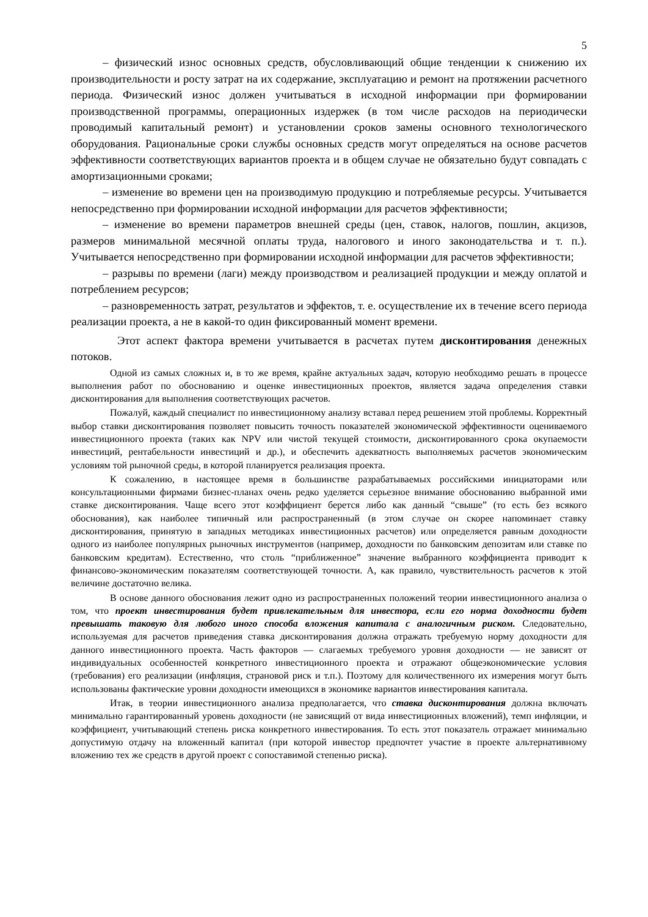5
– физический износ основных средств, обусловливающий общие тенденции к снижению их производительности и росту затрат на их содержание, эксплуатацию и ремонт на протяжении расчетного периода. Физический износ должен учитываться в исходной информации при формировании производственной программы, операционных издержек (в том числе расходов на периодически проводимый капитальный ремонт) и установлении сроков замены основного технологического оборудования. Рациональные сроки службы основных средств могут определяться на основе расчетов эффективности соответствующих вариантов проекта и в общем случае не обязательно будут совпадать с амортизационными сроками;
– изменение во времени цен на производимую продукцию и потребляемые ресурсы. Учитывается непосредственно при формировании исходной информации для расчетов эффективности;
– изменение во времени параметров внешней среды (цен, ставок, налогов, пошлин, акцизов, размеров минимальной месячной оплаты труда, налогового и иного законодательства и т. п.). Учитывается непосредственно при формировании исходной информации для расчетов эффективности;
– разрывы по времени (лаги) между производством и реализацией продукции и между оплатой и потреблением ресурсов;
– разновременность затрат, результатов и эффектов, т. е. осуществление их в течение всего периода реализации проекта, а не в какой-то один фиксированный момент времени.
Этот аспект фактора времени учитывается в расчетах путем дисконтирования денежных потоков.
Одной из самых сложных и, в то же время, крайне актуальных задач, которую необходимо решать в процессе выполнения работ по обоснованию и оценке инвестиционных проектов, является задача определения ставки дисконтирования для выполнения соответствующих расчетов.
Пожалуй, каждый специалист по инвестиционному анализу вставал перед решением этой проблемы. Корректный выбор ставки дисконтирования позволяет повысить точность показателей экономической эффективности оцениваемого инвестиционного проекта (таких как NPV или чистой текущей стоимости, дисконтированного срока окупаемости инвестиций, рентабельности инвестиций и др.), и обеспечить адекватность выполняемых расчетов экономическим условиям той рыночной среды, в которой планируется реализация проекта.
К сожалению, в настоящее время в большинстве разрабатываемых российскими инициаторами или консультационными фирмами бизнес-планах очень редко уделяется серьезное внимание обоснованию выбранной ими ставке дисконтирования. Чаще всего этот коэффициент берется либо как данный “свыше” (то есть без всякого обоснования), как наиболее типичный или распространенный (в этом случае он скорее напоминает ставку дисконтирования, принятую в западных методиках инвестиционных расчетов) или определяется равным доходности одного из наиболее популярных рыночных инструментов (например, доходности по банковским депозитам или ставке по банковским кредитам). Естественно, что столь “приближенное” значение выбранного коэффициента приводит к финансово-экономическим показателям соответствующей точности. А, как правило, чувствительность расчетов к этой величине достаточно велика.
В основе данного обоснования лежит одно из распространенных положений теории инвестиционного анализа о том, что проект инвестирования будет привлекательным для инвестора, если его норма доходности будет превышать таковую для любого иного способа вложения капитала с аналогичным риском. Следовательно, используемая для расчетов приведения ставка дисконтирования должна отражать требуемую норму доходности для данного инвестиционного проекта. Часть факторов — слагаемых требуемого уровня доходности — не зависят от индивидуальных особенностей конкретного инвестиционного проекта и отражают общеэкономические условия (требования) его реализации (инфляция, страновой риск и т.п.). Поэтому для количественного их измерения могут быть использованы фактические уровни доходности имеющихся в экономике вариантов инвестирования капитала.
Итак, в теории инвестиционного анализа предполагается, что ставка дисконтирования должна включать минимально гарантированный уровень доходности (не зависящий от вида инвестиционных вложений), темп инфляции, и коэффициент, учитывающий степень риска конкретного инвестирования. То есть этот показатель отражает минимально допустимую отдачу на вложенный капитал (при которой инвестор предпочтет участие в проекте альтернативному вложению тех же средств в другой проект с сопоставимой степенью риска).